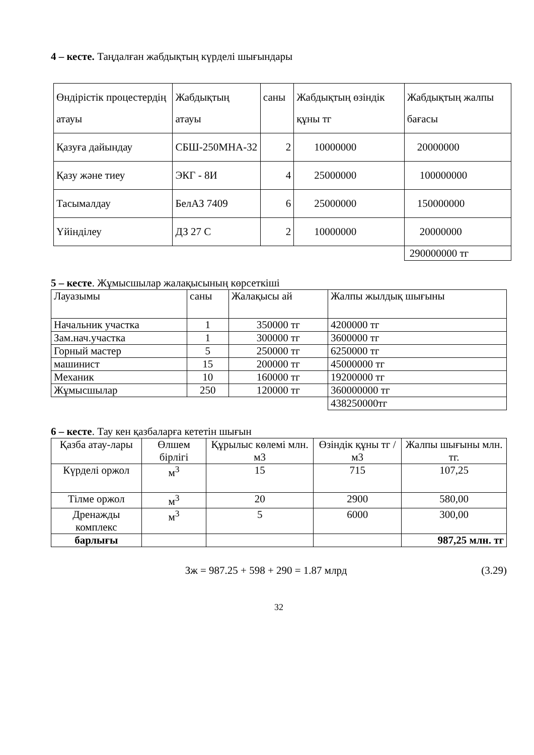4 – кесте. Таңдалған жабдықтың күрделі шығындары
| Өндірістік процестердің атауы | Жабдықтың атауы | саны | Жабдықтың өзіндік құны тг | Жабдықтың жалпы бағасы |
| Қазуға дайындау | СБШ-250МНА-32 | 2 | 10000000 | 20000000 |
| Қазу және тиеу | ЭКГ - 8И | 4 | 25000000 | 100000000 |
| Тасымалдау | БелАЗ 7409 | 6 | 25000000 | 150000000 |
| Үйінділеу | ДЗ 27 С | 2 | 10000000 | 20000000 |
| | | | | 290000000 тг |
5 – кесте. Жұмысшылар жалақысының көрсеткіші
| Лауазымы | саны | Жалақысы ай | Жалпы жылдық шығыны |
| Начальник участка | 1 | 350000 тг | 4200000 тг |
| Зам.нач.участка | 1 | 300000 тг | 3600000 тг |
| Горный мастер | 5 | 250000 тг | 6250000 тг |
| машинист | 15 | 200000 тг | 45000000 тг |
| Механик | 10 | 160000 тг | 19200000 тг |
| Жұмысшылар | 250 | 120000 тг | 360000000 тг |
| | | | 438250000тг |
6 – кесте. Тау кен қазбаларға кететін шығын
| Қазба атау-лары | Өлшем бірлігі | Құрылыс көлемі млн. м3 | Өзіндік құны тг / м3 | Жалпы шығыны млн. тг. |
| Күрделі оржол | м<sup>3</sup> | 15 | 715 | 107,25 |
| Тілме оржол | м<sup>3</sup> | 20 | 2900 | 580,00 |
| Дренажды комплекс | м<sup>3</sup> | 5 | 6000 | 300,00 |
| барлығы | | | | 987,25 млн. тг |
Зж = 987.25 + 598 + 290 = 1.87 млрд (3.29)
32